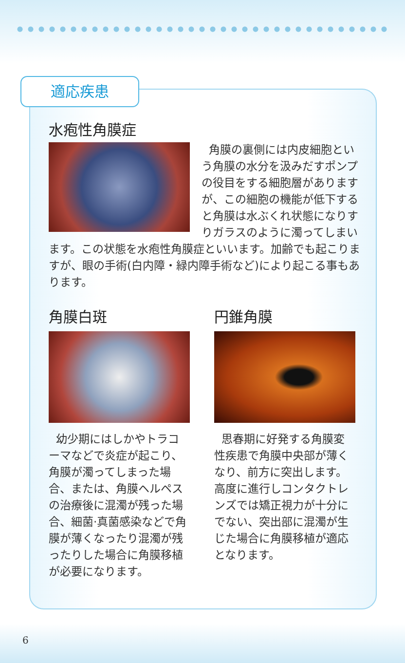適応疾患
水疱性角膜症
角膜の裏側には内皮細胞という角膜の水分を汲みだすポンプの役目をする細胞層がありますが、この細胞の機能が低下すると角膜は水ぶくれ状態になりすりガラスのように濁ってしまいます。この状態を水疱性角膜症といいます。加齢でも起こりますが、眼の手術(白内障・緑内障手術など)により起こる事もあります。
角膜白斑
幼少期にはしかやトラコーマなどで炎症が起こり、角膜が濁ってしまった場合、または、角膜ヘルペスの治療後に混濁が残った場合、細菌·真菌感染などで角膜が薄くなったり混濁が残ったりした場合に角膜移植が必要になります。
円錐角膜
思春期に好発する角膜変性疾患で角膜中央部が薄くなり、前方に突出します。高度に進行しコンタクトレンズでは矯正視力が十分にでない、突出部に混濁が生じた場合に角膜移植が適応となります。
6